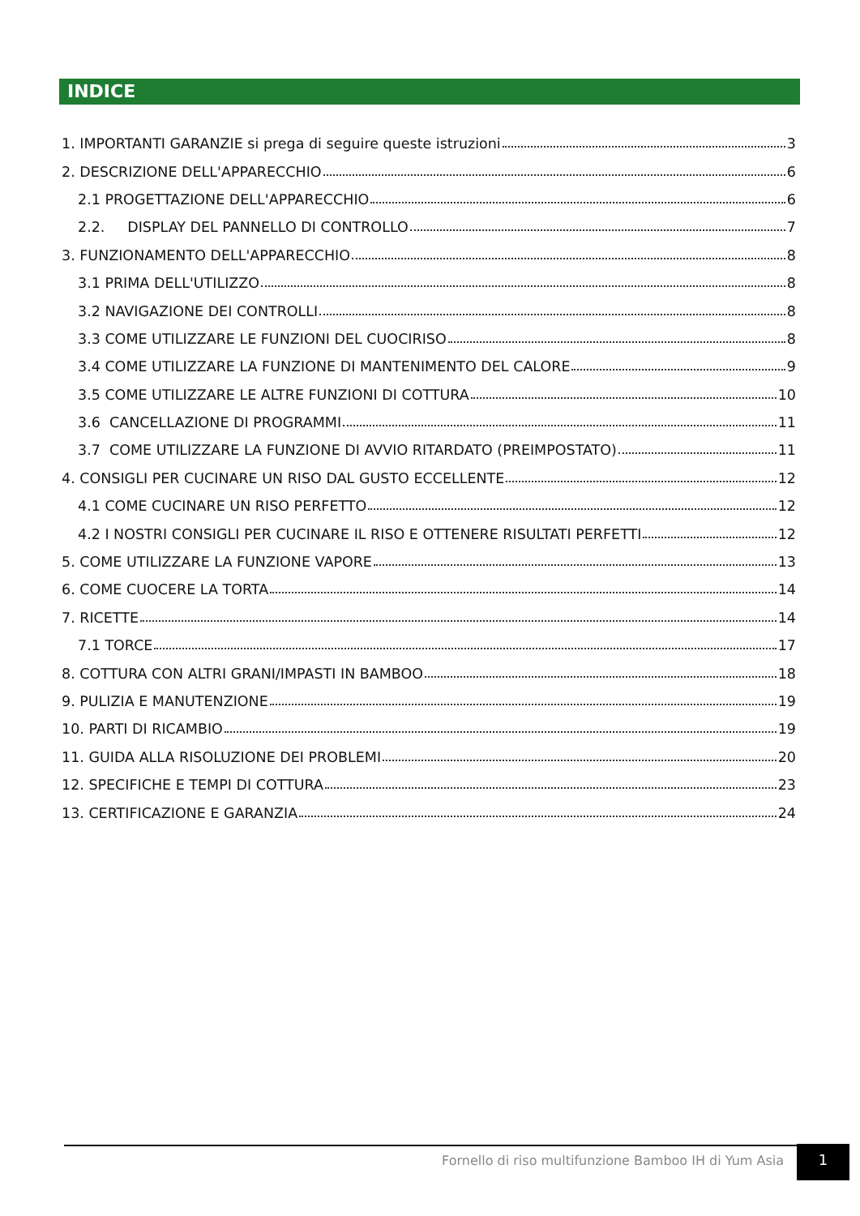INDICE
1. IMPORTANTI GARANZIE si prega di seguire queste istruzioni 3
2. DESCRIZIONE DELL'APPARECCHIO 6
2.1 PROGETTAZIONE DELL'APPARECCHIO 6
2.2. DISPLAY DEL PANNELLO DI CONTROLLO 7
3. FUNZIONAMENTO DELL'APPARECCHIO 8
3.1 PRIMA DELL'UTILIZZO 8
3.2 NAVIGAZIONE DEI CONTROLLI 8
3.3 COME UTILIZZARE LE FUNZIONI DEL CUOCIRISO 8
3.4 COME UTILIZZARE LA FUNZIONE DI MANTENIMENTO DEL CALORE 9
3.5 COME UTILIZZARE LE ALTRE FUNZIONI DI COTTURA 10
3.6 CANCELLAZIONE DI PROGRAMMI 11
3.7 COME UTILIZZARE LA FUNZIONE DI AVVIO RITARDATO (PREIMPOSTATO) 11
4. CONSIGLI PER CUCINARE UN RISO DAL GUSTO ECCELLENTE 12
4.1 COME CUCINARE UN RISO PERFETTO 12
4.2 I NOSTRI CONSIGLI PER CUCINARE IL RISO E OTTENERE RISULTATI PERFETTI 12
5. COME UTILIZZARE LA FUNZIONE VAPORE 13
6. COME CUOCERE LA TORTA 14
7. RICETTE 14
7.1 TORCE 17
8. COTTURA CON ALTRI GRANI/IMPASTI IN BAMBOO 18
9. PULIZIA E MANUTENZIONE 19
10. PARTI DI RICAMBIO 19
11. GUIDA ALLA RISOLUZIONE DEI PROBLEMI 20
12. SPECIFICHE E TEMPI DI COTTURA 23
13. CERTIFICAZIONE E GARANZIA 24
Fornello di riso multifunzione Bamboo IH di Yum Asia 1